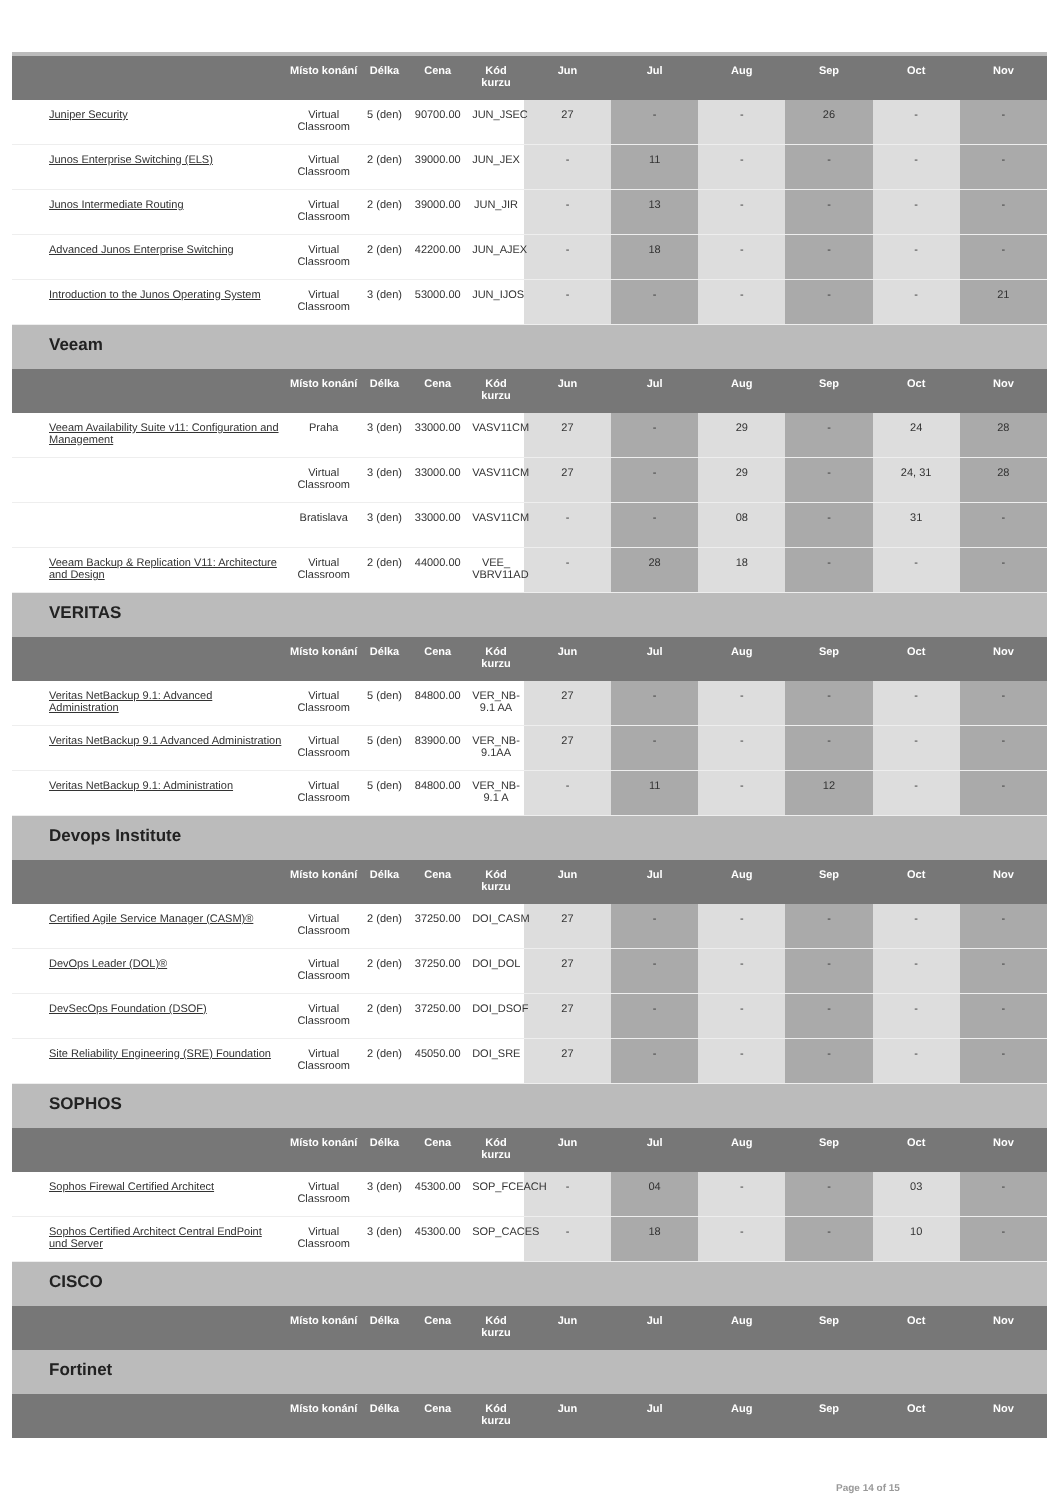| | Místo konání | Délka | Cena | Kód kurzu | Jun | Jul | Aug | Sep | Oct | Nov |
| --- | --- | --- | --- | --- | --- | --- | --- | --- | --- | --- |
| Juniper Security | Virtual Classroom | 5 (den) | 90700.00 | JUN_JSEC | 27 | - | - | 26 | - | - |
| Junos Enterprise Switching (ELS) | Virtual Classroom | 2 (den) | 39000.00 | JUN_JEX | - | 11 | - | - | - | - |
| Junos Intermediate Routing | Virtual Classroom | 2 (den) | 39000.00 | JUN_JIR | - | 13 | - | - | - | - |
| Advanced Junos Enterprise Switching | Virtual Classroom | 2 (den) | 42200.00 | JUN_AJEX | - | 18 | - | - | - | - |
| Introduction to the Junos Operating System | Virtual Classroom | 3 (den) | 53000.00 | JUN_IJOS | - | - | - | - | - | 21 |
| Veeam | | | | | | | | | | |
| | Místo konání | Délka | Cena | Kód kurzu | Jun | Jul | Aug | Sep | Oct | Nov |
| Veeam Availability Suite v11: Configuration and Management | Praha | 3 (den) | 33000.00 | VASV11CM | 27 | - | 29 | - | 24 | 28 |
| | Virtual Classroom | 3 (den) | 33000.00 | VASV11CM | 27 | - | 29 | - | 24, 31 | 28 |
| | Bratislava | 3 (den) | 33000.00 | VASV11CM | - | - | 08 | - | 31 | - |
| Veeam Backup & Replication V11: Architecture and Design | Virtual Classroom | 2 (den) | 44000.00 | VEE_ VBRV11AD | - | 28 | 18 | - | - | - |
| VERITAS | | | | | | | | | | |
| | Místo konání | Délka | Cena | Kód kurzu | Jun | Jul | Aug | Sep | Oct | Nov |
| Veritas NetBackup 9.1: Advanced Administration | Virtual Classroom | 5 (den) | 84800.00 | VER_NB-9.1 AA | 27 | - | - | - | - | - |
| Veritas NetBackup 9.1 Advanced Administration | Virtual Classroom | 5 (den) | 83900.00 | VER_NB-9.1AA | 27 | - | - | - | - | - |
| Veritas NetBackup 9.1: Administration | Virtual Classroom | 5 (den) | 84800.00 | VER_NB-9.1 A | - | 11 | - | 12 | - | - |
| Devops Institute | | | | | | | | | | |
| | Místo konání | Délka | Cena | Kód kurzu | Jun | Jul | Aug | Sep | Oct | Nov |
| Certified Agile Service Manager (CASM)® | Virtual Classroom | 2 (den) | 37250.00 | DOI_CASM | 27 | - | - | - | - | - |
| DevOps Leader (DOL)® | Virtual Classroom | 2 (den) | 37250.00 | DOI_DOL | 27 | - | - | - | - | - |
| DevSecOps Foundation (DSOF) | Virtual Classroom | 2 (den) | 37250.00 | DOI_DSOF | 27 | - | - | - | - | - |
| Site Reliability Engineering (SRE) Foundation | Virtual Classroom | 2 (den) | 45050.00 | DOI_SRE | 27 | - | - | - | - | - |
| SOPHOS | | | | | | | | | | |
| | Místo konání | Délka | Cena | Kód kurzu | Jun | Jul | Aug | Sep | Oct | Nov |
| Sophos Firewal Certified Architect | Virtual Classroom | 3 (den) | 45300.00 | SOP_FCEACH | - | 04 | - | - | 03 | - |
| Sophos Certified Architect Central EndPoint und Server | Virtual Classroom | 3 (den) | 45300.00 | SOP_CACES | - | 18 | - | - | 10 | - |
| CISCO | | | | | | | | | | |
| | Místo konání | Délka | Cena | Kód kurzu | Jun | Jul | Aug | Sep | Oct | Nov |
| Fortinet | | | | | | | | | | |
| | Místo konání | Délka | Cena | Kód kurzu | Jun | Jul | Aug | Sep | Oct | Nov |
Page 14 of 15